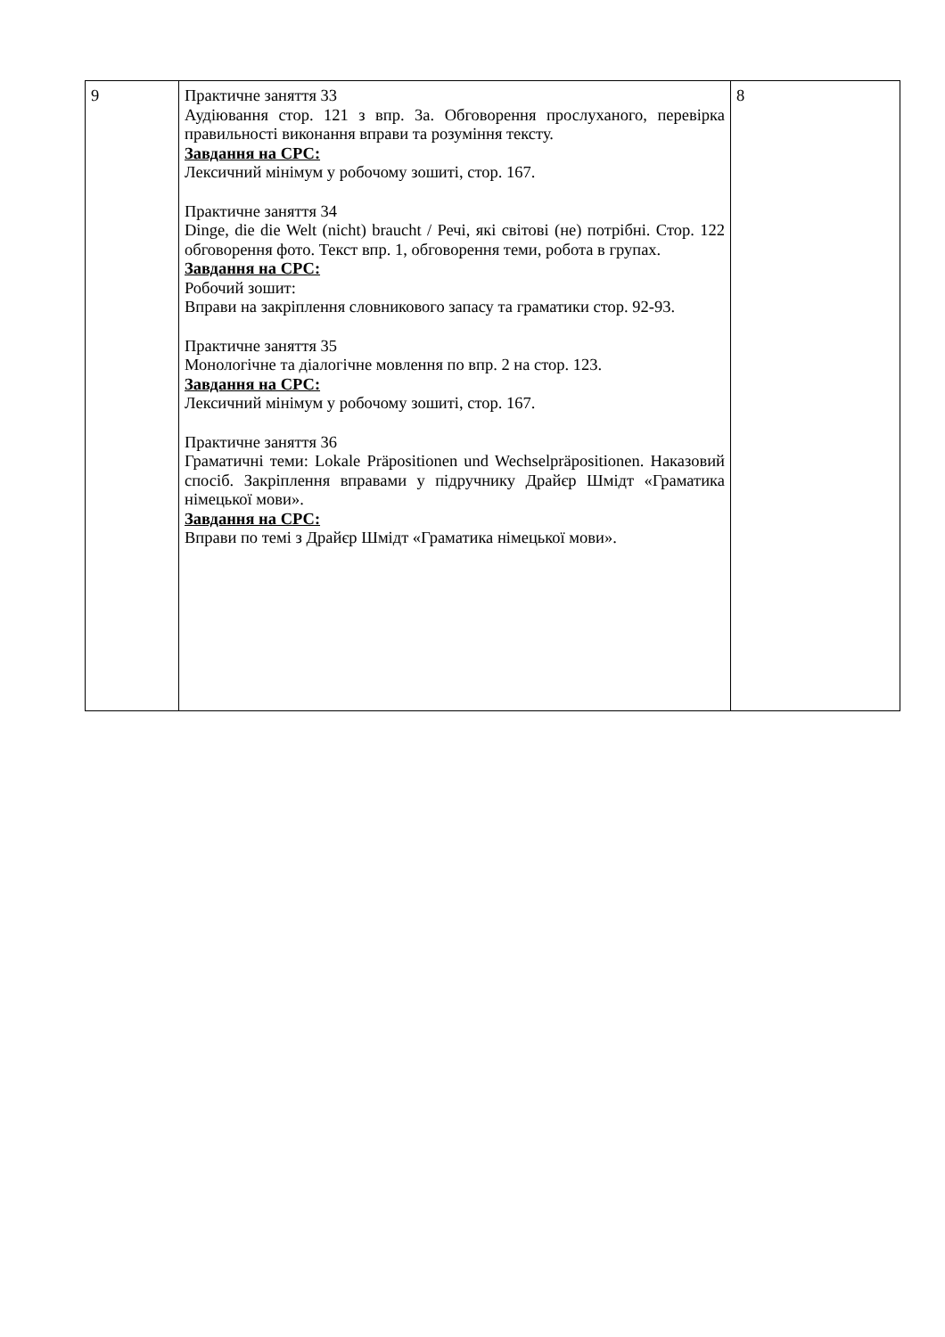| 9 | Практичне заняття 33 Аудіювання стор. 121 з впр. 3а. Обговорення прослуханого, перевірка правильності виконання вправи та розуміння тексту. Завдання на СРС: Лексичний мінімум у робочому зошиті, стор. 167. Практичне заняття 34 Dinge, die die Welt (nicht) braucht / Речі, які світові (не) потрібні. Стор. 122 обговорення фото. Текст впр. 1, обговорення теми, робота в групах. Завдання на СРС: Робочий зошит: Вправи на закріплення словникового запасу та граматики стор. 92-93. Практичне заняття 35 Монологічне та діалогічне мовлення по впр. 2 на стор. 123. Завдання на СРС: Лексичний мінімум у робочому зошиті, стор. 167. Практичне заняття 36 Граматичні теми: Lokale Präpositionen und Wechselpräpositionen. Наказовий спосіб. Закріплення вправами у підручнику Драйєр Шмідт «Граматика німецької мови». Завдання на СРС: Вправи по темі з Драйєр Шмідт «Граматика німецької мови». | 8 |